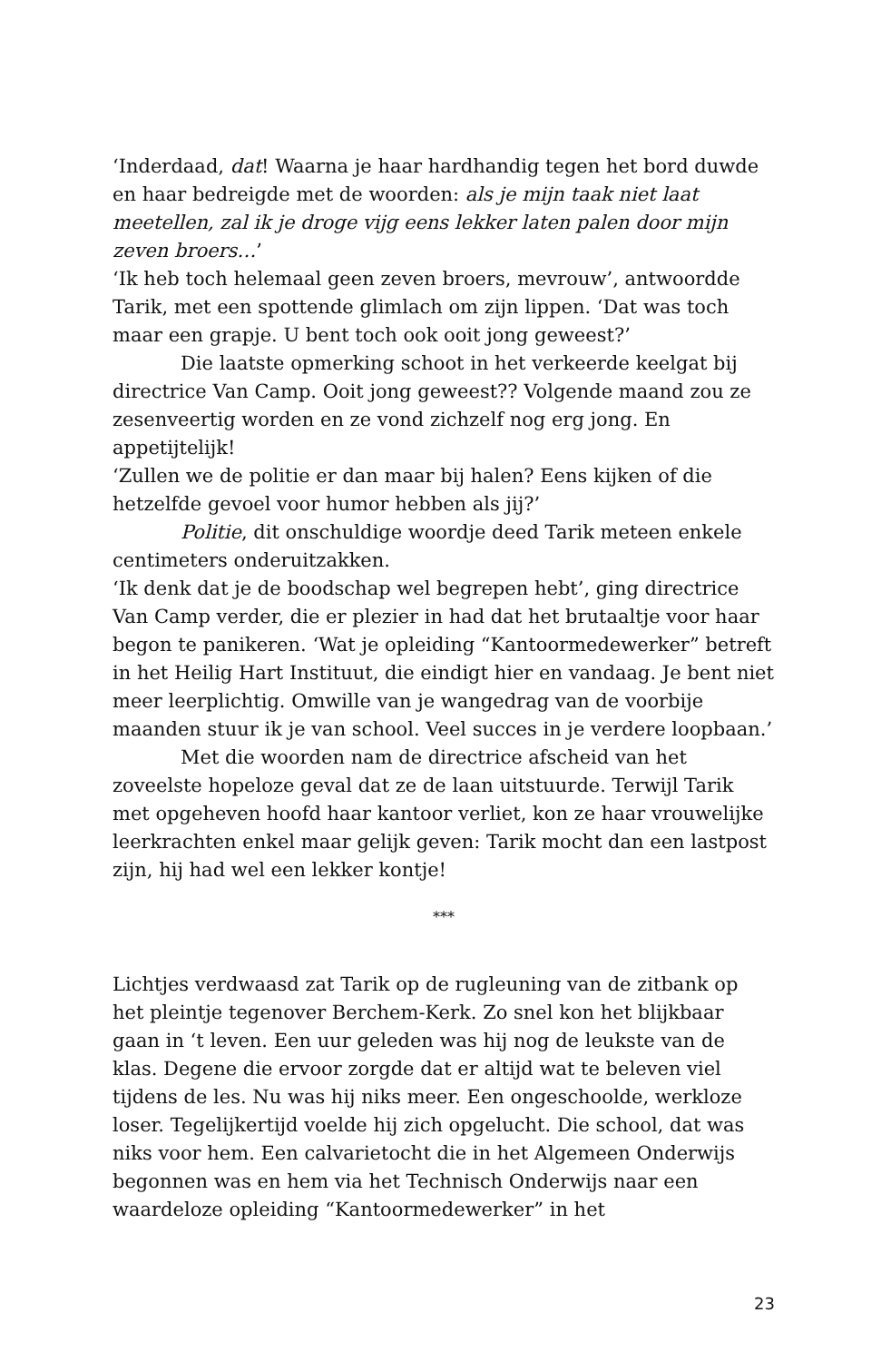‘Inderdaad, dat! Waarna je haar hardhandig tegen het bord duwde en haar bedreigde met de woorden: als je mijn taak niet laat meetellen, zal ik je droge vijg eens lekker laten palen door mijn zeven broers…’
‘Ik heb toch helemaal geen zeven broers, mevrouw’, antwoordde Tarik, met een spottende glimlach om zijn lippen. ‘Dat was toch maar een grapje. U bent toch ook ooit jong geweest?’
Die laatste opmerking schoot in het verkeerde keelgat bij directrice Van Camp. Ooit jong geweest?? Volgende maand zou ze zesenveertig worden en ze vond zichzelf nog erg jong. En appetijtelijk!
‘Zullen we de politie er dan maar bij halen? Eens kijken of die hetzelfde gevoel voor humor hebben als jij?’
Politie, dit onschuldige woordje deed Tarik meteen enkele centimeters onderuitzakken.
‘Ik denk dat je de boodschap wel begrepen hebt’, ging directrice Van Camp verder, die er plezier in had dat het brutaaltje voor haar begon te panikeren. ‘Wat je opleiding “Kantoormedewerker” betreft in het Heilig Hart Instituut, die eindigt hier en vandaag. Je bent niet meer leerplichtig. Omwille van je wangedrag van de voorbije maanden stuur ik je van school. Veel succes in je verdere loopbaan.’
Met die woorden nam de directrice afscheid van het zoveelste hopeloze geval dat ze de laan uitstuurde. Terwijl Tarik met opgeheven hoofd haar kantoor verliet, kon ze haar vrouwelijke leerkrachten enkel maar gelijk geven: Tarik mocht dan een lastpost zijn, hij had wel een lekker kontje!
***
Lichtjes verdwaasd zat Tarik op de rugleuning van de zitbank op het pleintje tegenover Berchem-Kerk. Zo snel kon het blijkbaar gaan in ‘t leven. Een uur geleden was hij nog de leukste van de klas. Degene die ervoor zorgde dat er altijd wat te beleven viel tijdens de les. Nu was hij niks meer. Een ongeschoolde, werkloze loser. Tegelijkertijd voelde hij zich opgelucht. Die school, dat was niks voor hem. Een calvarietocht die in het Algemeen Onderwijs begonnen was en hem via het Technisch Onderwijs naar een waardeloze opleiding “Kantoormedewerker” in het
23